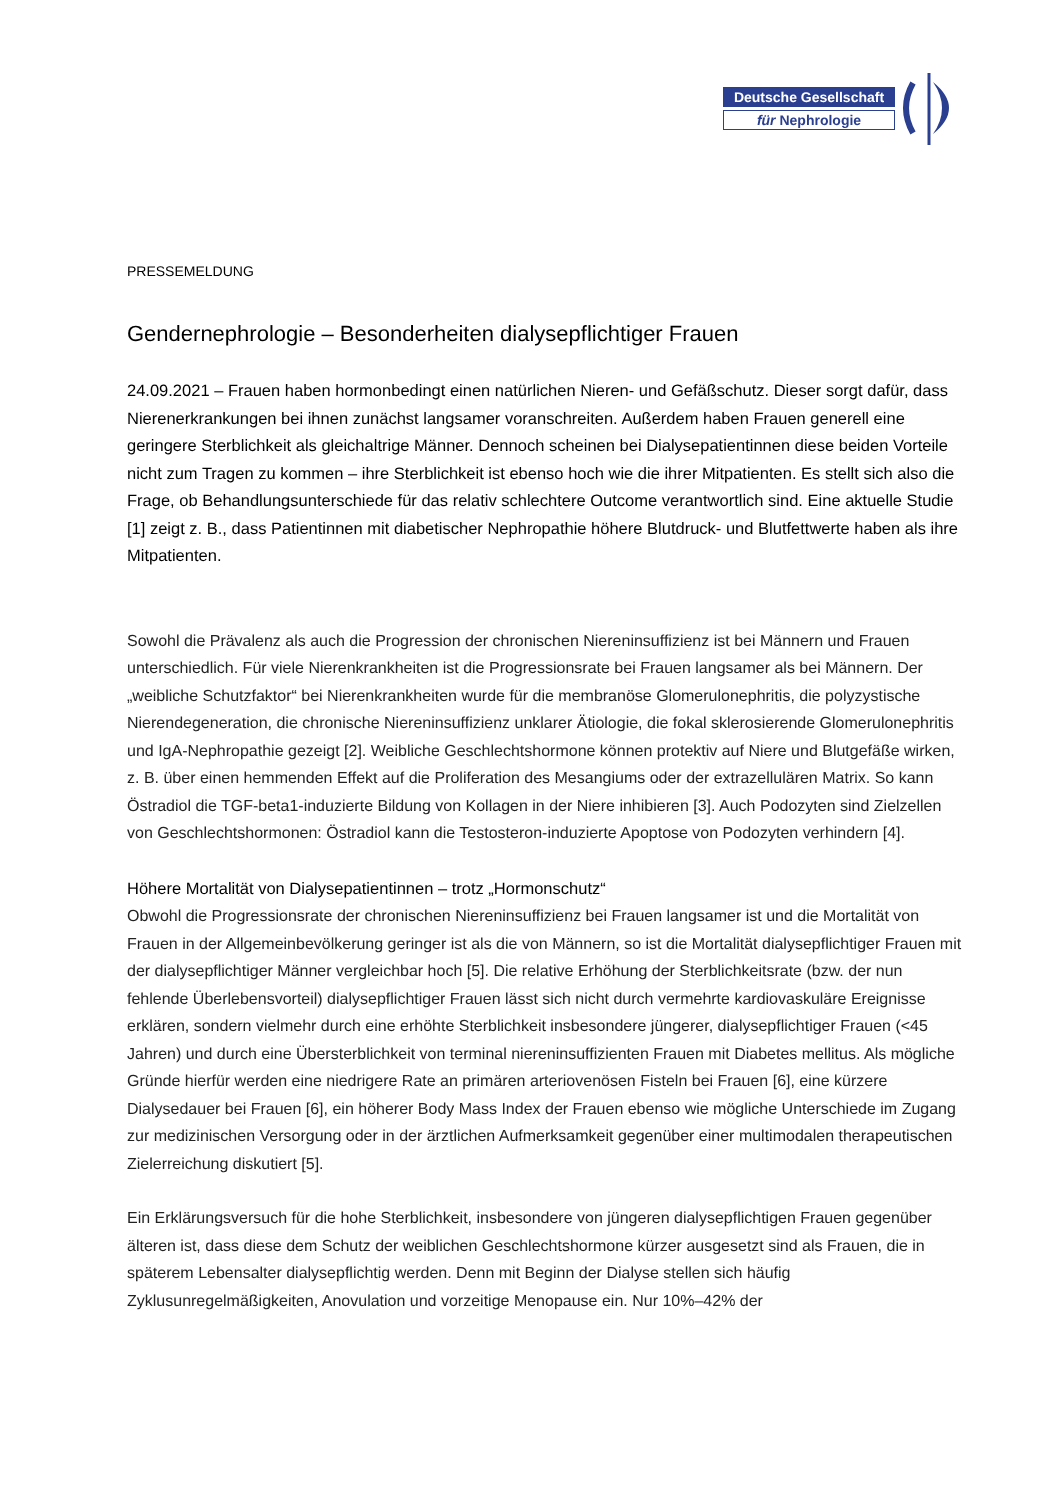Deutsche Gesellschaft
für Nephrologie
PRESSEMELDUNG
Gendernephrologie – Besonderheiten dialysepflichtiger Frauen
24.09.2021 – Frauen haben hormonbedingt einen natürlichen Nieren- und Gefäßschutz. Dieser sorgt dafür, dass Nierenerkrankungen bei ihnen zunächst langsamer voranschreiten. Außerdem haben Frauen generell eine geringere Sterblichkeit als gleichaltrige Männer. Dennoch scheinen bei Dialysepatientinnen diese beiden Vorteile nicht zum Tragen zu kommen – ihre Sterblichkeit ist ebenso hoch wie die ihrer Mitpatienten. Es stellt sich also die Frage, ob Behandlungsunterschiede für das relativ schlechtere Outcome verantwortlich sind. Eine aktuelle Studie [1] zeigt z. B., dass Patientinnen mit diabetischer Nephropathie höhere Blutdruck- und Blutfettwerte haben als ihre Mitpatienten.
Sowohl die Prävalenz als auch die Progression der chronischen Niereninsuffizienz ist bei Männern und Frauen unterschiedlich. Für viele Nierenkrankheiten ist die Progressionsrate bei Frauen langsamer als bei Männern. Der „weibliche Schutzfaktor“ bei Nierenkrankheiten wurde für die membranöse Glomerulonephritis, die polyzystische Nierendegeneration, die chronische Niereninsuffizienz unklarer Ätiologie, die fokal sklerosierende Glomerulonephritis und IgA-Nephropathie gezeigt [2]. Weibliche Geschlechtshormone können protektiv auf Niere und Blutgefäße wirken, z. B. über einen hemmenden Effekt auf die Proliferation des Mesangiums oder der extrazellulären Matrix. So kann Östradiol die TGF-beta1-induzierte Bildung von Kollagen in der Niere inhibieren [3]. Auch Podozyten sind Zielzellen von Geschlechtshormonen: Östradiol kann die Testosteron-induzierte Apoptose von Podozyten verhindern [4].
Höhere Mortalität von Dialysepatientinnen – trotz „Hormonschutz“
Obwohl die Progressionsrate der chronischen Niereninsuffizienz bei Frauen langsamer ist und die Mortalität von Frauen in der Allgemeinbevölkerung geringer ist als die von Männern, so ist die Mortalität dialysepflichtiger Frauen mit der dialysepflichtiger Männer vergleichbar hoch [5]. Die relative Erhöhung der Sterblichkeitsrate (bzw. der nun fehlende Überlebensvorteil) dialysepflichtiger Frauen lässt sich nicht durch vermehrte kardiovaskuläre Ereignisse erklären, sondern vielmehr durch eine erhöhte Sterblichkeit insbesondere jüngerer, dialysepflichtiger Frauen (<45 Jahren) und durch eine Übersterblichkeit von terminal niereninsuffizienten Frauen mit Diabetes mellitus. Als mögliche Gründe hierfür werden eine niedrigere Rate an primären arteriovenösen Fisteln bei Frauen [6], eine kürzere Dialysedauer bei Frauen [6], ein höherer Body Mass Index der Frauen ebenso wie mögliche Unterschiede im Zugang zur medizinischen Versorgung oder in der ärztlichen Aufmerksamkeit gegenüber einer multimodalen therapeutischen Zielerreichung diskutiert [5].
Ein Erklärungsversuch für die hohe Sterblichkeit, insbesondere von jüngeren dialysepflichtigen Frauen gegenüber älteren ist, dass diese dem Schutz der weiblichen Geschlechtshormone kürzer ausgesetzt sind als Frauen, die in späterem Lebensalter dialysepflichtig werden. Denn mit Beginn der Dialyse stellen sich häufig Zyklusunregelmäßigkeiten, Anovulation und vorzeitige Menopause ein. Nur 10%–42% der